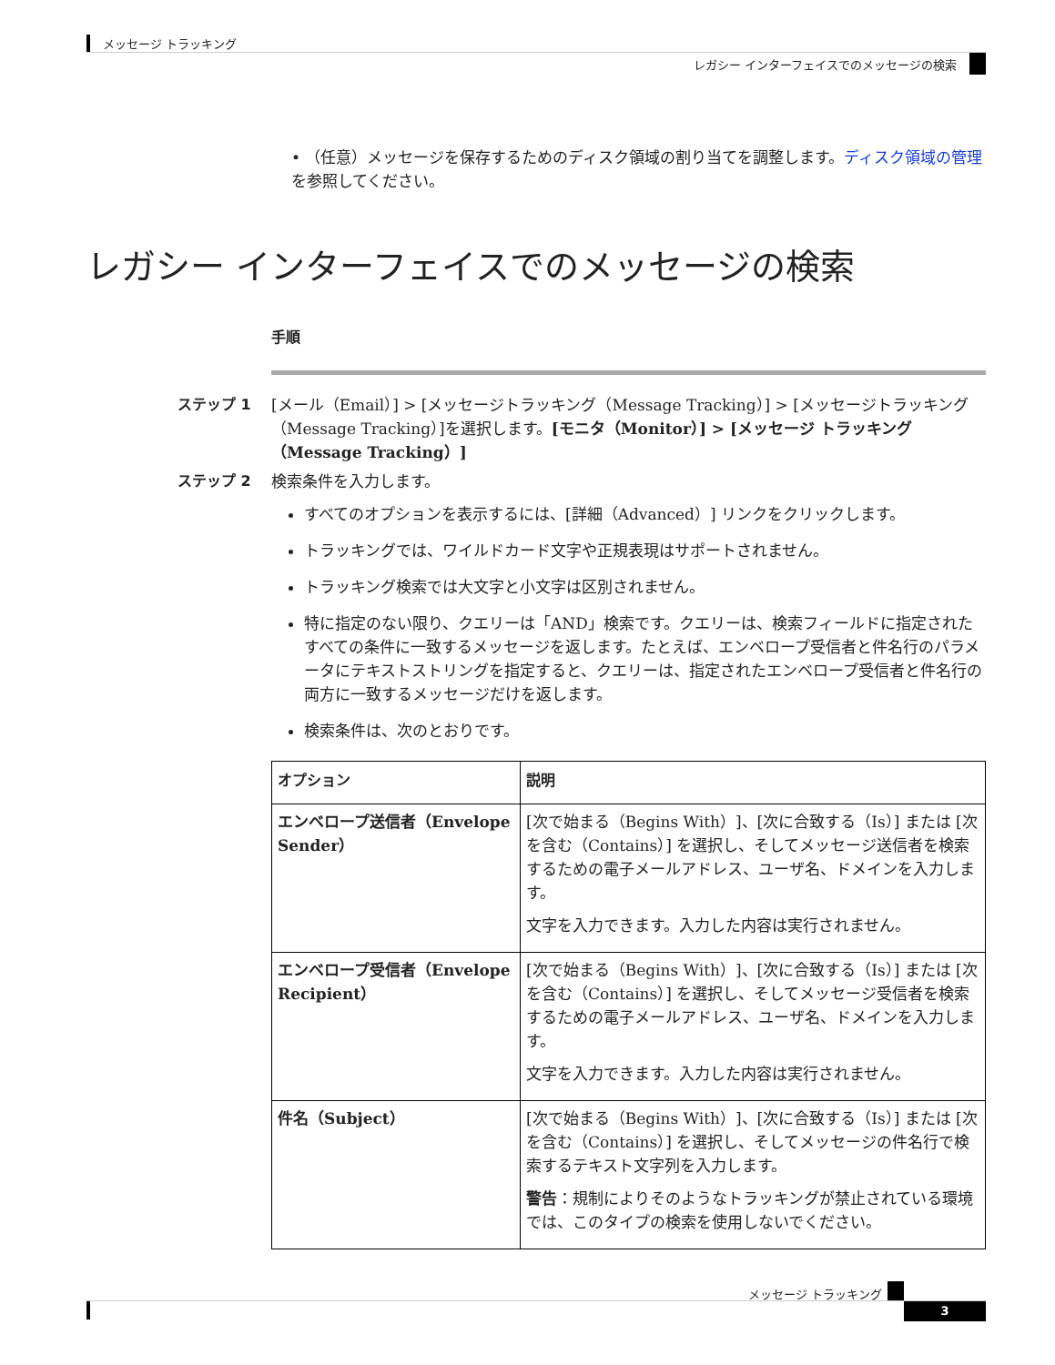メッセージ トラッキング
レガシー インターフェイスでのメッセージの検索
• （任意）メッセージを保存するためのディスク領域の割り当てを調整します。ディスク領域の管理 を参照してください。
レガシー インターフェイスでのメッセージの検索
手順
ステップ 1
[メール（Email）] > [メッセージトラッキング（Message Tracking）] > [メッセージトラッキング（Message Tracking）]を選択します。[モニタ（Monitor）] > [メッセージ トラッキング（Message Tracking）]
ステップ 2
検索条件を入力します。
すべてのオプションを表示するには、[詳細（Advanced）] リンクをクリックします。
トラッキングでは、ワイルドカード文字や正規表現はサポートされません。
トラッキング検索では大文字と小文字は区別されません。
特に指定のない限り、クエリーは「AND」検索です。クエリーは、検索フィールドに指定されたすべての条件に一致するメッセージを返します。たとえば、エンベロープ受信者と件名行のパラメータにテキストストリングを指定すると、クエリーは、指定されたエンベロープ受信者と件名行の両方に一致するメッセージだけを返します。
検索条件は、次のとおりです。
| オプション | 説明 |
| --- | --- |
| エンベロープ送信者（Envelope Sender） | [次で始まる（Begins With）]、[次に合致する（Is）] または [次を含む（Contains）] を選択し、そしてメッセージ送信者を検索するための電子メールアドレス、ユーザ名、ドメインを入力します。 文字を入力できます。入力した内容は実行されません。 |
| エンベロープ受信者（Envelope Recipient） | [次で始まる（Begins With）]、[次に合致する（Is）] または [次を含む（Contains）] を選択し、そしてメッセージ受信者を検索するための電子メールアドレス、ユーザ名、ドメインを入力します。 文字を入力できます。入力した内容は実行されません。 |
| 件名（Subject） | [次で始まる（Begins With）]、[次に合致する（Is）] または [次を含む（Contains）] を選択し、そしてメッセージの件名行で検索するテキスト文字列を入力します。 警告 ：規制によりそのようなトラッキングが禁止されている環境では、このタイプの検索を使用しないでください。 |
メッセージ トラッキング
3